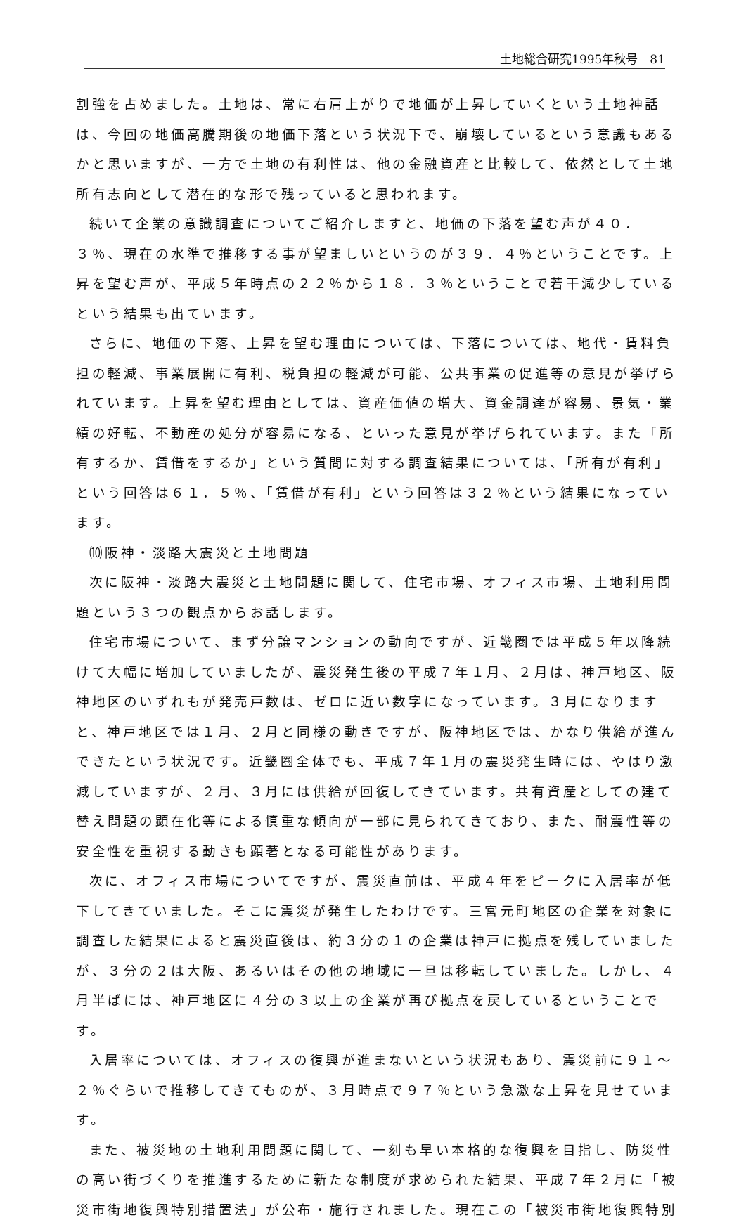土地総合研究1995年秋号　81
割強を占めました。土地は、常に右肩上がりで地価が上昇していくという土地神話は、今回の地価高騰期後の地価下落という状況下で、崩壊しているという意識もあるかと思いますが、一方で土地の有利性は、他の金融資産と比較して、依然として土地所有志向として潜在的な形で残っていると思われます。
続いて企業の意識調査についてご紹介しますと、地価の下落を望む声が４０．３％、現在の水準で推移する事が望ましいというのが３９．４％ということです。上昇を望む声が、平成５年時点の２２％から１８．３％ということで若干減少しているという結果も出ています。
さらに、地価の下落、上昇を望む理由については、下落については、地代・賃料負担の軽減、事業展開に有利、税負担の軽減が可能、公共事業の促進等の意見が挙げられています。上昇を望む理由としては、資産価値の増大、資金調達が容易、景気・業績の好転、不動産の処分が容易になる、といった意見が挙げられています。また「所有するか、賃借をするか」という質問に対する調査結果については、「所有が有利」という回答は６１．５％、「賃借が有利」という回答は３２％という結果になっています。
⑽阪神・淡路大震災と土地問題
次に阪神・淡路大震災と土地問題に関して、住宅市場、オフィス市場、土地利用問題という３つの観点からお話します。
住宅市場について、まず分譲マンションの動向ですが、近畿圏では平成５年以降続けて大幅に増加していましたが、震災発生後の平成７年１月、２月は、神戸地区、阪神地区のいずれもが発売戸数は、ゼロに近い数字になっています。３月になりますと、神戸地区では１月、２月と同様の動きですが、阪神地区では、かなり供給が進んできたという状況です。近畿圏全体でも、平成７年１月の震災発生時には、やはり激減していますが、２月、３月には供給が回復してきています。共有資産としての建て替え問題の顕在化等による慎重な傾向が一部に見られてきており、また、耐震性等の安全性を重視する動きも顕著となる可能性があります。
次に、オフィス市場についてですが、震災直前は、平成４年をピークに入居率が低下してきていました。そこに震災が発生したわけです。三宮元町地区の企業を対象に調査した結果によると震災直後は、約３分の１の企業は神戸に拠点を残していましたが、３分の２は大阪、あるいはその他の地域に一旦は移転していました。しかし、４月半ばには、神戸地区に４分の３以上の企業が再び拠点を戻しているということです。
入居率については、オフィスの復興が進まないという状況もあり、震災前に９１～２％ぐらいで推移してきてものが、３月時点で９７％という急激な上昇を見せています。
また、被災地の土地利用問題に関して、一刻も早い本格的な復興を目指し、防災性の高い街づくりを推進するために新たな制度が求められた結果、平成７年２月に「被災市街地復興特別措置法」が公布・施行されました。現在この「被災市街地復興特別